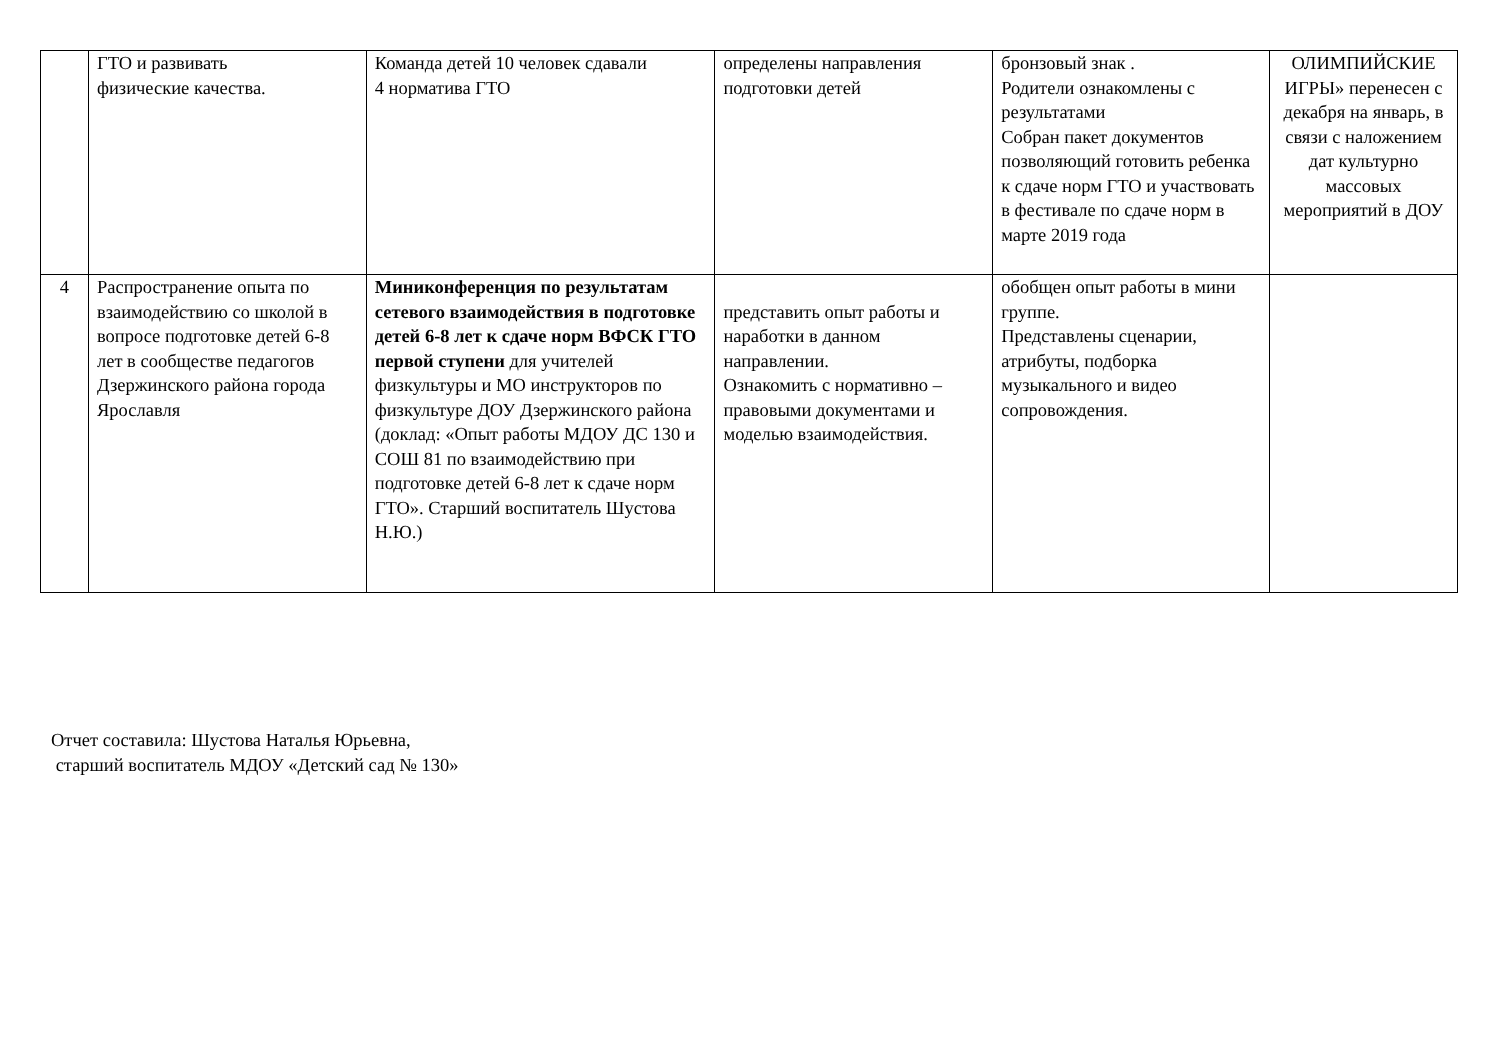| | ГТО и развивать физические качества. | Команда детей 10 человек сдавали 4 норматива ГТО | определены направления подготовки детей | бронзовый знак . Родители ознакомлены с результатами Собран пакет документов позволяющий готовить ребенка к сдаче норм ГТО и участвовать в фестивале по сдаче норм в марте 2019 года | ОЛИМПИЙСКИЕ ИГРЫ» перенесен с декабря на январь, в связи с наложением дат культурно массовых мероприятий в ДОУ |
| 4 | Распространение опыта по взаимодействию со школой в вопросе подготовке детей 6-8 лет в сообществе педагогов Дзержинского района города Ярославля | Миниконференция по результатам сетевого взаимодействия в подготовке детей 6-8 лет к сдаче норм ВФСК ГТО первой ступени для учителей физкультуры и МО инструкторов по физкультуре ДОУ Дзержинского района (доклад: «Опыт работы МДОУ ДС 130 и СОШ 81 по взаимодействию при подготовке детей 6-8 лет к сдаче норм ГТО». Старший воспитатель Шустова Н.Ю.) | представить опыт работы и наработки в данном направлении. Ознакомить с нормативно – правовыми документами и моделью взаимодействия. | обобщен опыт работы в мини группе. Представлены сценарии, атрибуты, подборка музыкального и видео сопровождения. | |
Отчет составила: Шустова Наталья Юрьевна,
старший воспитатель МДОУ «Детский сад № 130»